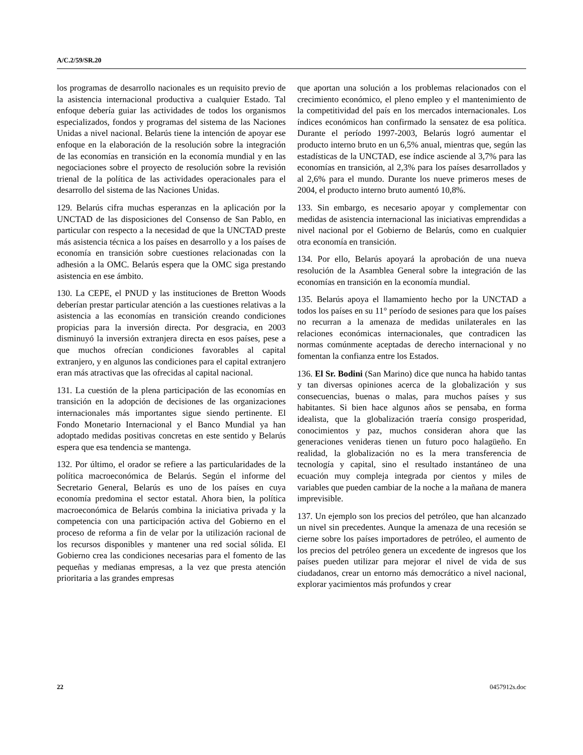A/C.2/59/SR.20
los programas de desarrollo nacionales es un requisito previo de la asistencia internacional productiva a cualquier Estado. Tal enfoque debería guiar las actividades de todos los organismos especializados, fondos y programas del sistema de las Naciones Unidas a nivel nacional. Belarús tiene la intención de apoyar ese enfoque en la elaboración de la resolución sobre la integración de las economías en transición en la economía mundial y en las negociaciones sobre el proyecto de resolución sobre la revisión trienal de la política de las actividades operacionales para el desarrollo del sistema de las Naciones Unidas.
129. Belarús cifra muchas esperanzas en la aplicación por la UNCTAD de las disposiciones del Consenso de San Pablo, en particular con respecto a la necesidad de que la UNCTAD preste más asistencia técnica a los países en desarrollo y a los países de economía en transición sobre cuestiones relacionadas con la adhesión a la OMC. Belarús espera que la OMC siga prestando asistencia en ese ámbito.
130. La CEPE, el PNUD y las instituciones de Bretton Woods deberían prestar particular atención a las cuestiones relativas a la asistencia a las economías en transición creando condiciones propicias para la inversión directa. Por desgracia, en 2003 disminuyó la inversión extranjera directa en esos países, pese a que muchos ofrecían condiciones favorables al capital extranjero, y en algunos las condiciones para el capital extranjero eran más atractivas que las ofrecidas al capital nacional.
131. La cuestión de la plena participación de las economías en transición en la adopción de decisiones de las organizaciones internacionales más importantes sigue siendo pertinente. El Fondo Monetario Internacional y el Banco Mundial ya han adoptado medidas positivas concretas en este sentido y Belarús espera que esa tendencia se mantenga.
132. Por último, el orador se refiere a las particularidades de la política macroeconómica de Belarús. Según el informe del Secretario General, Belarús es uno de los países en cuya economía predomina el sector estatal. Ahora bien, la política macroeconómica de Belarús combina la iniciativa privada y la competencia con una participación activa del Gobierno en el proceso de reforma a fin de velar por la utilización racional de los recursos disponibles y mantener una red social sólida. El Gobierno crea las condiciones necesarias para el fomento de las pequeñas y medianas empresas, a la vez que presta atención prioritaria a las grandes empresas
que aportan una solución a los problemas relacionados con el crecimiento económico, el pleno empleo y el mantenimiento de la competitividad del país en los mercados internacionales. Los índices económicos han confirmado la sensatez de esa política. Durante el período 1997-2003, Belarús logró aumentar el producto interno bruto en un 6,5% anual, mientras que, según las estadísticas de la UNCTAD, ese índice asciende al 3,7% para las economías en transición, al 2,3% para los países desarrollados y al 2,6% para el mundo. Durante los nueve primeros meses de 2004, el producto interno bruto aumentó 10,8%.
133. Sin embargo, es necesario apoyar y complementar con medidas de asistencia internacional las iniciativas emprendidas a nivel nacional por el Gobierno de Belarús, como en cualquier otra economía en transición.
134. Por ello, Belarús apoyará la aprobación de una nueva resolución de la Asamblea General sobre la integración de las economías en transición en la economía mundial.
135. Belarús apoya el llamamiento hecho por la UNCTAD a todos los países en su 11° período de sesiones para que los países no recurran a la amenaza de medidas unilaterales en las relaciones económicas internacionales, que contradicen las normas comúnmente aceptadas de derecho internacional y no fomentan la confianza entre los Estados.
136. El Sr. Bodini (San Marino) dice que nunca ha habido tantas y tan diversas opiniones acerca de la globalización y sus consecuencias, buenas o malas, para muchos países y sus habitantes. Si bien hace algunos años se pensaba, en forma idealista, que la globalización traería consigo prosperidad, conocimientos y paz, muchos consideran ahora que las generaciones venideras tienen un futuro poco halagüeño. En realidad, la globalización no es la mera transferencia de tecnología y capital, sino el resultado instantáneo de una ecuación muy compleja integrada por cientos y miles de variables que pueden cambiar de la noche a la mañana de manera imprevisible.
137. Un ejemplo son los precios del petróleo, que han alcanzado un nivel sin precedentes. Aunque la amenaza de una recesión se cierne sobre los países importadores de petróleo, el aumento de los precios del petróleo genera un excedente de ingresos que los países pueden utilizar para mejorar el nivel de vida de sus ciudadanos, crear un entorno más democrático a nivel nacional, explorar yacimientos más profundos y crear
22 0457912s.doc